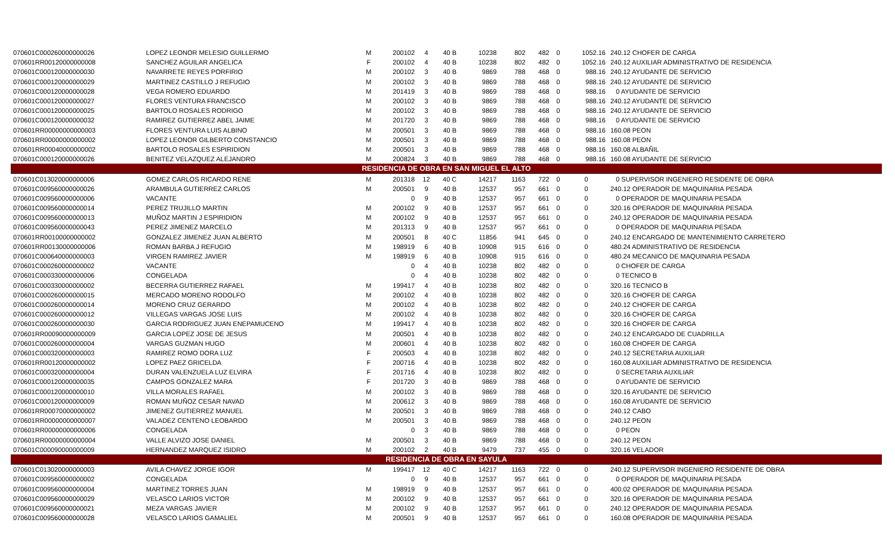| 070601C000260000000026 | LOPEZ LEONOR MELESIO GUILLERMO | M | 200102 | 4 | 40 B | 10238 | 802 | 482 | 0 | 1052.16 | 240.12 CHOFER DE CARGA |
| 070601RR00120000000008 | SANCHEZ AGUILAR ANGELICA | F | 200102 | 4 | 40 B | 10238 | 802 | 482 | 0 | 1052.16 | 240.12 AUXILIAR ADMINISTRATIVO DE RESIDENCIA |
| 070601C000120000000030 | NAVARRETE REYES PORFIRIO | M | 200102 | 3 | 40 B | 9869 | 788 | 468 | 0 | 988.16 | 240.12 AYUDANTE DE SERVICIO |
| 070601C000120000000029 | MARTINEZ CASTILLO J REFUGIO | M | 200102 | 3 | 40 B | 9869 | 788 | 468 | 0 | 988.16 | 240.12 AYUDANTE DE SERVICIO |
| 070601C000120000000028 | VEGA ROMERO EDUARDO | M | 201419 | 3 | 40 B | 9869 | 788 | 468 | 0 | 988.16 | 0 AYUDANTE DE SERVICIO |
| 070601C000120000000027 | FLORES VENTURA FRANCISCO | M | 200102 | 3 | 40 B | 9869 | 788 | 468 | 0 | 988.16 | 240.12 AYUDANTE DE SERVICIO |
| 070601C000120000000025 | BARTOLO ROSALES RODRIGO | M | 200102 | 3 | 40 B | 9869 | 788 | 468 | 0 | 988.16 | 240.12 AYUDANTE DE SERVICIO |
| 070601C000120000000032 | RAMIREZ GUTIERREZ ABEL JAIME | M | 201720 | 3 | 40 B | 9869 | 788 | 468 | 0 | 988.16 | 0 AYUDANTE DE SERVICIO |
| 070601RR00000000000003 | FLORES VENTURA LUIS ALBINO | M | 200501 | 3 | 40 B | 9869 | 788 | 468 | 0 | 988.16 | 160.08 PEON |
| 070601RR00000000000002 | LOPEZ LEONOR GILBERTO CONSTANCIO | M | 200501 | 3 | 40 B | 9869 | 788 | 468 | 0 | 988.16 | 160.08 PEON |
| 070601RR00040000000002 | BARTOLO ROSALES ESPIRIDION | M | 200501 | 3 | 40 B | 9869 | 788 | 468 | 0 | 988.16 | 160.08 ALBAÑIL |
| 070601C000120000000026 | BENITEZ VELAZQUEZ ALEJANDRO | M | 200824 | 3 | 40 B | 9869 | 788 | 468 | 0 | 988.16 | 160.08 AYUDANTE DE SERVICIO |
| RESIDENCIA DE OBRA EN SAN MIGUEL EL ALTO | | | | | | | | | | | |
| 070601C013020000000006 | GOMEZ CARLOS RICARDO RENE | M | 201318 | 12 | 40 C | 14217 | 1163 | 722 | 0 | 0 | 0 SUPERVISOR INGENIERO RESIDENTE DE OBRA |
| 070601C009560000000026 | ARAMBULA GUTIERREZ CARLOS | M | 200501 | 9 | 40 B | 12537 | 957 | 661 | 0 | 0 | 240.12 OPERADOR DE MAQUINARIA PESADA |
| 070601C009560000000006 | VACANTE | | 0 | 9 | 40 B | 12537 | 957 | 661 | 0 | 0 | 0 OPERADOR DE MAQUINARIA PESADA |
| 070601C009560000000014 | PEREZ TRUJILLO MARTIN | M | 200102 | 9 | 40 B | 12537 | 957 | 661 | 0 | 0 | 320.16 OPERADOR DE MAQUINARIA PESADA |
| 070601C009560000000013 | MUÑOZ MARTIN J ESPIRIDION | M | 200102 | 9 | 40 B | 12537 | 957 | 661 | 0 | 0 | 240.12 OPERADOR DE MAQUINARIA PESADA |
| 070601C009560000000043 | PEREZ JIMENEZ MARCELO | M | 201313 | 9 | 40 B | 12537 | 957 | 661 | 0 | 0 | 0 OPERADOR DE MAQUINARIA PESADA |
| 070601RR00100000000002 | GONZALEZ JIMENEZ JUAN ALBERTO | M | 200501 | 8 | 40 C | 11856 | 941 | 645 | 0 | 0 | 240.12 ENCARGADO DE MANTENIMIENTO CARRETERO |
| 070601RR00130000000006 | ROMAN BARBA J REFUGIO | M | 198919 | 6 | 40 B | 10908 | 915 | 616 | 0 | 0 | 480.24 ADMINISTRATIVO DE RESIDENCIA |
| 070601C000640000000003 | VIRGEN RAMIREZ JAVIER | M | 198919 | 6 | 40 B | 10908 | 915 | 616 | 0 | 0 | 480.24 MECANICO DE MAQUINARIA PESADA |
| 070601C000260000000002 | VACANTE | | 0 | 4 | 40 B | 10238 | 802 | 482 | 0 | 0 | 0 CHOFER DE CARGA |
| 070601C000330000000006 | CONGELADA | | 0 | 4 | 40 B | 10238 | 802 | 482 | 0 | 0 | 0 TECNICO B |
| 070601C000330000000002 | BECERRA GUTIERREZ RAFAEL | M | 199417 | 4 | 40 B | 10238 | 802 | 482 | 0 | 0 | 320.16 TECNICO B |
| 070601C000260000000015 | MERCADO MORENO RODOLFO | M | 200102 | 4 | 40 B | 10238 | 802 | 482 | 0 | 0 | 320.16 CHOFER DE CARGA |
| 070601C000260000000014 | MORENO CRUZ GERARDO | M | 200102 | 4 | 40 B | 10238 | 802 | 482 | 0 | 0 | 240.12 CHOFER DE CARGA |
| 070601C000260000000012 | VILLEGAS VARGAS JOSE LUIS | M | 200102 | 4 | 40 B | 10238 | 802 | 482 | 0 | 0 | 320.16 CHOFER DE CARGA |
| 070601C000260000000030 | GARCIA RODRIGUEZ JUAN ENEPAMUCENO | M | 199417 | 4 | 40 B | 10238 | 802 | 482 | 0 | 0 | 320.16 CHOFER DE CARGA |
| 070601RR00090000000009 | GARCIA LOPEZ JOSE DE JESUS | M | 200501 | 4 | 40 B | 10238 | 802 | 482 | 0 | 0 | 240.12 ENCARGADO DE CUADRILLA |
| 070601C000260000000004 | VARGAS GUZMAN HUGO | M | 200601 | 4 | 40 B | 10238 | 802 | 482 | 0 | 0 | 160.08 CHOFER DE CARGA |
| 070601C000320000000003 | RAMIREZ ROMO DORA LUZ | F | 200503 | 4 | 40 B | 10238 | 802 | 482 | 0 | 0 | 240.12 SECRETARIA AUXILIAR |
| 070601RR00120000000002 | LOPEZ PAEZ GRICELDA | F | 200716 | 4 | 40 B | 10238 | 802 | 482 | 0 | 0 | 160.08 AUXILIAR ADMINISTRATIVO DE RESIDENCIA |
| 070601C000320000000004 | DURAN VALENZUELA LUZ ELVIRA | F | 201716 | 4 | 40 B | 10238 | 802 | 482 | 0 | 0 | 0 SECRETARIA AUXILIAR |
| 070601C000120000000035 | CAMPOS GONZALEZ MARA | F | 201720 | 3 | 40 B | 9869 | 788 | 468 | 0 | 0 | 0 AYUDANTE DE SERVICIO |
| 070601C000120000000010 | VILLA MORALES RAFAEL | M | 200102 | 3 | 40 B | 9869 | 788 | 468 | 0 | 0 | 320.16 AYUDANTE DE SERVICIO |
| 070601C000120000000009 | ROMAN MUÑOZ CESAR NAVAD | M | 200612 | 3 | 40 B | 9869 | 788 | 468 | 0 | 0 | 160.08 AYUDANTE DE SERVICIO |
| 070601RR00070000000002 | JIMENEZ GUTIERREZ MANUEL | M | 200501 | 3 | 40 B | 9869 | 788 | 468 | 0 | 0 | 240.12 CABO |
| 070601RR00000000000007 | VALADEZ CENTENO LEOBARDO | M | 200501 | 3 | 40 B | 9869 | 788 | 468 | 0 | 0 | 240.12 PEON |
| 070601RR00000000000006 | CONGELADA | | 0 | 3 | 40 B | 9869 | 788 | 468 | 0 | 0 | 0 PEON |
| 070601RR00000000000004 | VALLE ALVIZO JOSE DANIEL | M | 200501 | 3 | 40 B | 9869 | 788 | 468 | 0 | 0 | 240.12 PEON |
| 070601C000090000000009 | HERNANDEZ MARQUEZ ISIDRO | M | 200102 | 2 | 40 B | 9479 | 737 | 455 | 0 | 0 | 320.16 VELADOR |
| RESIDENCIA DE OBRA EN SAYULA | | | | | | | | | | | |
| 070601C013020000000003 | AVILA CHAVEZ JORGE IGOR | M | 199417 | 12 | 40 C | 14217 | 1163 | 722 | 0 | 0 | 240.12 SUPERVISOR INGENIERO RESIDENTE DE OBRA |
| 070601C009560000000002 | CONGELADA | | 0 | 9 | 40 B | 12537 | 957 | 661 | 0 | 0 | 0 OPERADOR DE MAQUINARIA PESADA |
| 070601C009560000000004 | MARTINEZ TORRES JUAN | M | 198919 | 9 | 40 B | 12537 | 957 | 661 | 0 | 0 | 400.02 OPERADOR DE MAQUINARIA PESADA |
| 070601C009560000000029 | VELASCO LARIOS VICTOR | M | 200102 | 9 | 40 B | 12537 | 957 | 661 | 0 | 0 | 320.16 OPERADOR DE MAQUINARIA PESADA |
| 070601C009560000000021 | MEZA VARGAS JAVIER | M | 200102 | 9 | 40 B | 12537 | 957 | 661 | 0 | 0 | 240.12 OPERADOR DE MAQUINARIA PESADA |
| 070601C009560000000028 | VELASCO LARIOS GAMALIEL | M | 200501 | 9 | 40 B | 12537 | 957 | 661 | 0 | 0 | 160.08 OPERADOR DE MAQUINARIA PESADA |